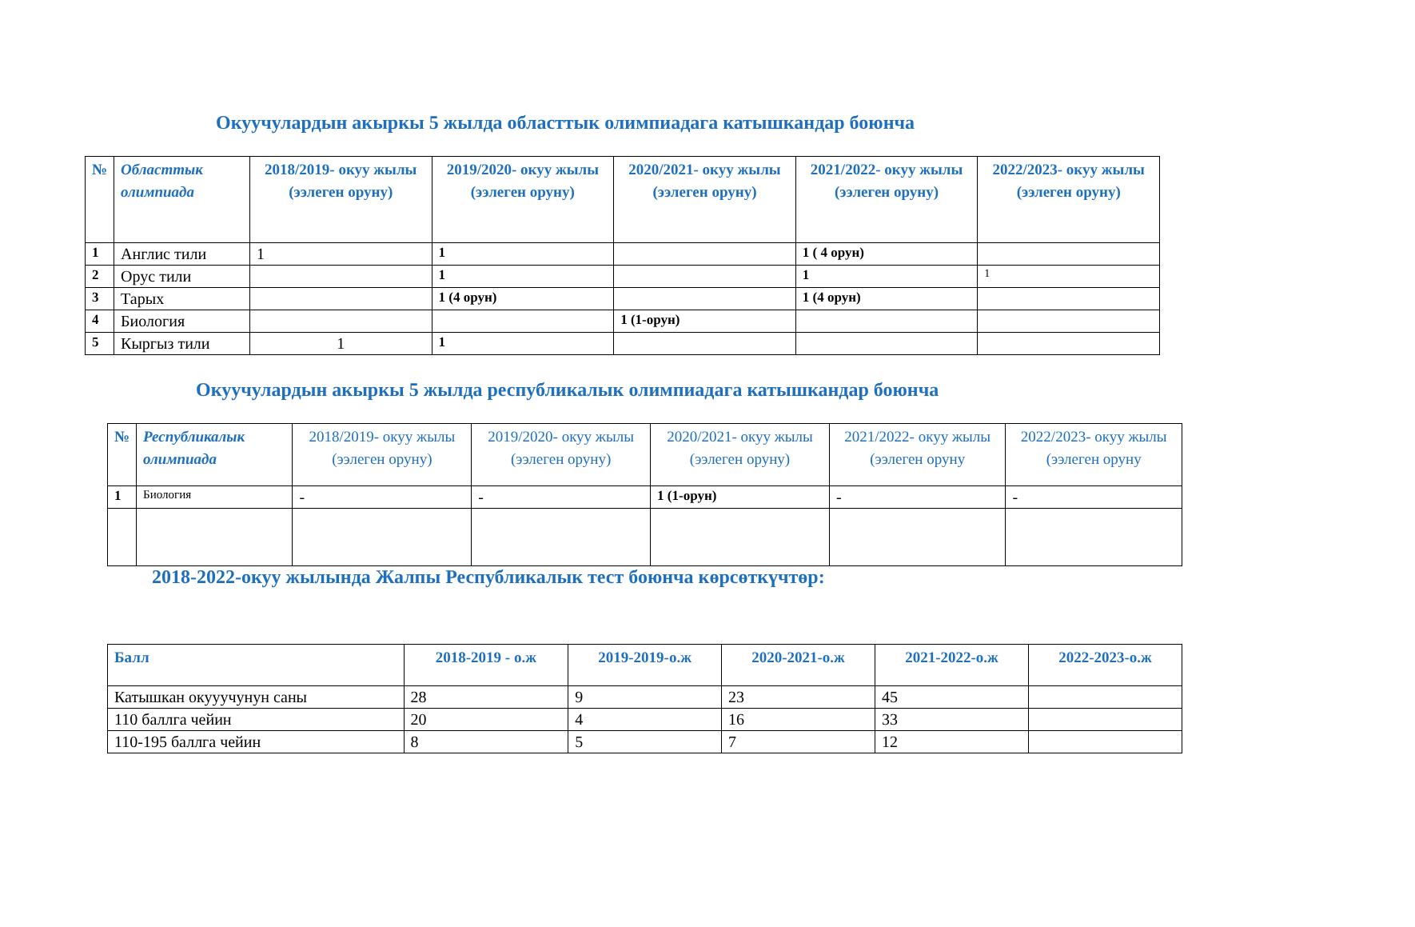Окуучулардын акыркы 5 жылда областтык олимпиадага катышкандар боюнча
| № | Областтык олимпиада | 2018/2019- окуу жылы (ээлеген оруну) | 2019/2020- окуу жылы (ээлеген оруну) | 2020/2021- окуу жылы (ээлеген оруну) | 2021/2022- окуу жылы (ээлеген оруну) | 2022/2023- окуу жылы (ээлеген оруну) |
| --- | --- | --- | --- | --- | --- | --- |
| 1 | Англис тили | 1 | 1 | | 1 ( 4 орун) | |
| 2 | Орус тили | | 1 | | 1 | 1 |
| 3 | Тарых | | 1 (4 орун) | | 1 (4 орун) | |
| 4 | Биология | | | 1 (1-орун) | | |
| 5 | Кыргыз тили | 1 | 1 | | | |
Окуучулардын акыркы 5 жылда республикалык олимпиадага катышкандар боюнча
| № | Республикалык олимпиада | 2018/2019- окуу жылы (ээлеген оруну) | 2019/2020- окуу жылы (ээлеген оруну) | 2020/2021- окуу жылы (ээлеген оруну) | 2021/2022- окуу жылы (ээлеген оруну | 2022/2023- окуу жылы (ээлеген оруну |
| --- | --- | --- | --- | --- | --- | --- |
| 1 | Биология | - | - | 1 (1-орун) | - | - |
2018-2022-окуу жылында Жалпы Республикалык тест боюнча көрсөткүчтөр:
| Балл | 2018-2019 - о.ж | 2019-2019-о.ж | 2020-2021-о.ж | 2021-2022-о.ж | 2022-2023-о.ж |
| --- | --- | --- | --- | --- | --- |
| Катышкан окууучунун саны | 28 | 9 | 23 | 45 | |
| 110 баллга чейин | 20 | 4 | 16 | 33 | |
| 110-195 баллга чейин | 8 | 5 | 7 | 12 | |